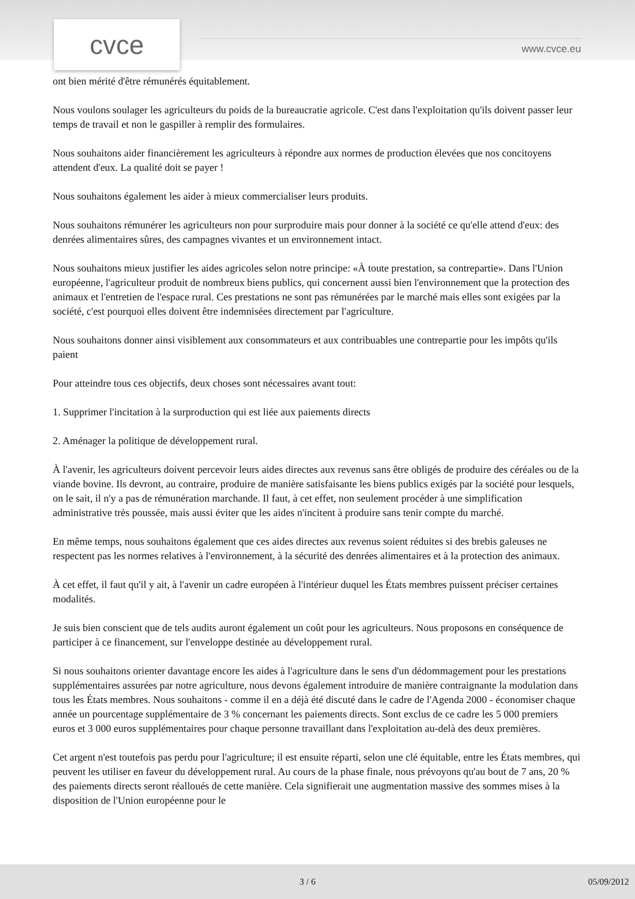cvce www.cvce.eu
ont bien mérité d'être rémunérés équitablement.
Nous voulons soulager les agriculteurs du poids de la bureaucratie agricole. C'est dans l'exploitation qu'ils doivent passer leur temps de travail et non le gaspiller à remplir des formulaires.
Nous souhaitons aider financièrement les agriculteurs à répondre aux normes de production élevées que nos concitoyens attendent d'eux. La qualité doit se payer !
Nous souhaitons également les aider à mieux commercialiser leurs produits.
Nous souhaitons rémunérer les agriculteurs non pour surproduire mais pour donner à la société ce qu'elle attend d'eux: des denrées alimentaires sûres, des campagnes vivantes et un environnement intact.
Nous souhaitons mieux justifier les aides agricoles selon notre principe: «À toute prestation, sa contrepartie». Dans l'Union européenne, l'agriculteur produit de nombreux biens publics, qui concernent aussi bien l'environnement que la protection des animaux et l'entretien de l'espace rural. Ces prestations ne sont pas rémunérées par le marché mais elles sont exigées par la société, c'est pourquoi elles doivent être indemnisées directement par l'agriculture.
Nous souhaitons donner ainsi visiblement aux consommateurs et aux contribuables une contrepartie pour les impôts qu'ils paient
Pour atteindre tous ces objectifs, deux choses sont nécessaires avant tout:
1. Supprimer l'incitation à la surproduction qui est liée aux paiements directs
2. Aménager la politique de développement rural.
À l'avenir, les agriculteurs doivent percevoir leurs aides directes aux revenus sans être obligés de produire des céréales ou de la viande bovine. Ils devront, au contraire, produire de manière satisfaisante les biens publics exigés par la société pour lesquels, on le sait, il n'y a pas de rémunération marchande. Il faut, à cet effet, non seulement procéder à une simplification administrative très poussée, mais aussi éviter que les aides n'incitent à produire sans tenir compte du marché.
En même temps, nous souhaitons également que ces aides directes aux revenus soient réduites si des brebis galeuses ne respectent pas les normes relatives à l'environnement, à la sécurité des denrées alimentaires et à la protection des animaux.
À cet effet, il faut qu'il y ait, à l'avenir un cadre européen à l'intérieur duquel les États membres puissent préciser certaines modalités.
Je suis bien conscient que de tels audits auront également un coût pour les agriculteurs. Nous proposons en conséquence de participer à ce financement, sur l'enveloppe destinée au développement rural.
Si nous souhaitons orienter davantage encore les aides à l'agriculture dans le sens d'un dédommagement pour les prestations supplémentaires assurées par notre agriculture, nous devons également introduire de manière contraignante la modulation dans tous les États membres. Nous souhaitons - comme il en a déjà été discuté dans le cadre de l'Agenda 2000 - économiser chaque année un pourcentage supplémentaire de 3 % concernant les paiements directs. Sont exclus de ce cadre les 5 000 premiers euros et 3 000 euros supplémentaires pour chaque personne travaillant dans l'exploitation au-delà des deux premières.
Cet argent n'est toutefois pas perdu pour l'agriculture; il est ensuite réparti, selon une clé équitable, entre les États membres, qui peuvent les utiliser en faveur du développement rural. Au cours de la phase finale, nous prévoyons qu'au bout de 7 ans, 20 % des paiements directs seront réalloués de cette manière. Cela signifierait une augmentation massive des sommes mises à la disposition de l'Union européenne pour le
3 / 6 05/09/2012